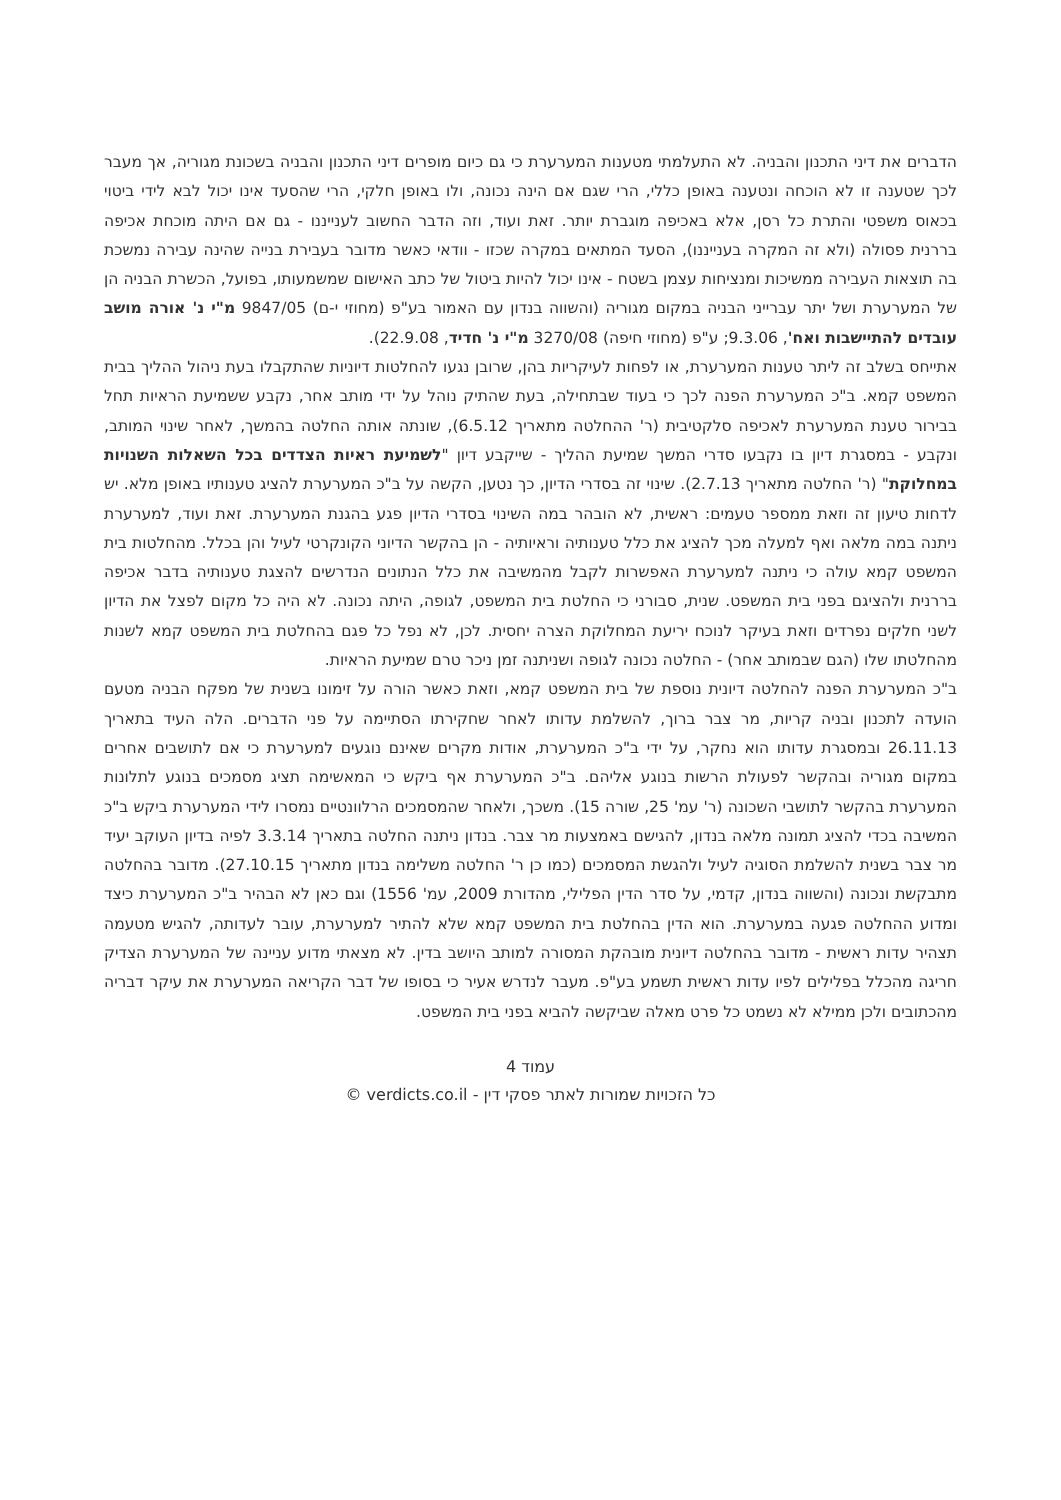הדברים את דיני התכנון והבניה. לא התעלמתי מטענות המערערת כי גם כיום מופרים דיני התכנון והבניה בשכונת מגוריה, אך מעבר לכך שטענה זו לא הוכחה ונטענה באופן כללי, הרי שגם אם הינה נכונה, ולו באופן חלקי, הרי שהסעד אינו יכול לבא לידי ביטוי בכאוס משפטי והתרת כל רסן, אלא באכיפה מוגברת יותר. זאת ועוד, וזה הדבר החשוב לענייננו - גם אם היתה מוכחת אכיפה בררנית פסולה (ולא זה המקרה בענייננו), הסעד המתאים במקרה שכזו - וודאי כאשר מדובר בעבירת בנייה שהינה עבירה נמשכת בה תוצאות העבירה ממשיכות ומנציחות עצמן בשטח - אינו יכול להיות ביטול של כתב האישום שמשמעותו, בפועל, הכשרת הבניה הן של המערערת ושל יתר עברייני הבניה במקום מגוריה (והשווה בנדון עם האמור בע"פ (מחוזי י-ם) 9847/05 מ"י נ' אורה מושב עובדים להתיישבות ואח', 9.3.06; ע"פ (מחוזי חיפה) 3270/08 מ"י נ' חדיד, 22.9.08).
אתייחס בשלב זה ליתר טענות המערערת, או לפחות לעיקריות בהן, שרובן נגעו להחלטות דיוניות שהתקבלו בעת ניהול ההליך בבית המשפט קמא. ב"כ המערערת הפנה לכך כי בעוד שבתחילה, בעת שהתיק נוהל על ידי מותב אחר, נקבע ששמיעת הראיות תחל בבירור טענת המערערת לאכיפה סלקטיבית (ר' ההחלטה מתאריך 6.5.12), שונתה אותה החלטה בהמשך, לאחר שינוי המותב, ונקבע - במסגרת דיון בו נקבעו סדרי המשך שמיעת ההליך - שייקבע דיון "לשמיעת ראיות הצדדים בכל השאלות השנויות במחלוקת" (ר' החלטה מתאריך 2.7.13). שינוי זה בסדרי הדיון, כך נטען, הקשה על ב"כ המערערת להציג טענותיו באופן מלא. יש לדחות טיעון זה וזאת ממספר טעמים: ראשית, לא הובהר במה השינוי בסדרי הדיון פגע בהגנת המערערת. זאת ועוד, למערערת ניתנה במה מלאה ואף למעלה מכך להציג את כלל טענותיה וראיותיה - הן בהקשר הדיוני הקונקרטי לעיל והן בכלל. מהחלטות בית המשפט קמא עולה כי ניתנה למערערת האפשרות לקבל מהמשיבה את כלל הנתונים הנדרשים להצגת טענותיה בדבר אכיפה בררנית ולהציגם בפני בית המשפט. שנית, סבורני כי החלטת בית המשפט, לגופה, היתה נכונה. לא היה כל מקום לפצל את הדיון לשני חלקים נפרדים וזאת בעיקר לנוכח יריעת המחלוקת הצרה יחסית. לכן, לא נפל כל פגם בהחלטת בית המשפט קמא לשנות מהחלטתו שלו (הגם שבמותב אחר) - החלטה נכונה לגופה ושניתנה זמן ניכר טרם שמיעת הראיות.
ב"כ המערערת הפנה להחלטה דיונית נוספת של בית המשפט קמא, וזאת כאשר הורה על זימונו בשנית של מפקח הבניה מטעם הועדה לתכנון ובניה קריות, מר צבר ברוך, להשלמת עדותו לאחר שחקירתו הסתיימה על פני הדברים. הלה העיד בתאריך 26.11.13 ובמסגרת עדותו הוא נחקר, על ידי ב"כ המערערת, אודות מקרים שאינם נוגעים למערערת כי אם לתושבים אחרים במקום מגוריה ובהקשר לפעולת הרשות בנוגע אליהם. ב"כ המערערת אף ביקש כי המאשימה תציג מסמכים בנוגע לתלונות המערערת בהקשר לתושבי השכונה (ר' עמ' 25, שורה 15). משכך, ולאחר שהמסמכים הרלוונטיים נמסרו לידי המערערת ביקש ב"כ המשיבה בכדי להציג תמונה מלאה בנדון, להגישם באמצעות מר צבר. בנדון ניתנה החלטה בתאריך 3.3.14 לפיה בדיון העוקב יעיד מר צבר בשנית להשלמת הסוגיה לעיל ולהגשת המסמכים (כמו כן ר' החלטה משלימה בנדון מתאריך 27.10.15). מדובר בהחלטה מתבקשת ונכונה (והשווה בנדון, קדמי, על סדר הדין הפלילי, מהדורת 2009, עמ' 1556) וגם כאן לא הבהיר ב"כ המערערת כיצד ומדוע ההחלטה פגעה במערערת. הוא הדין בהחלטת בית המשפט קמא שלא להתיר למערערת, עובר לעדותה, להגיש מטעמה תצהיר עדות ראשית - מדובר בהחלטה דיונית מובהקת המסורה למותב היושב בדין. לא מצאתי מדוע עניינה של המערערת הצדיק חריגה מהכלל בפלילים לפיו עדות ראשית תשמע בע"פ. מעבר לנדרש אעיר כי בסופו של דבר הקריאה המערערת את עיקר דבריה מהכתובים ולכן ממילא לא נשמט כל פרט מאלה שביקשה להביא בפני בית המשפט.
עמוד 4
כל הזכויות שמורות לאתר פסקי דין - verdicts.co.il ©